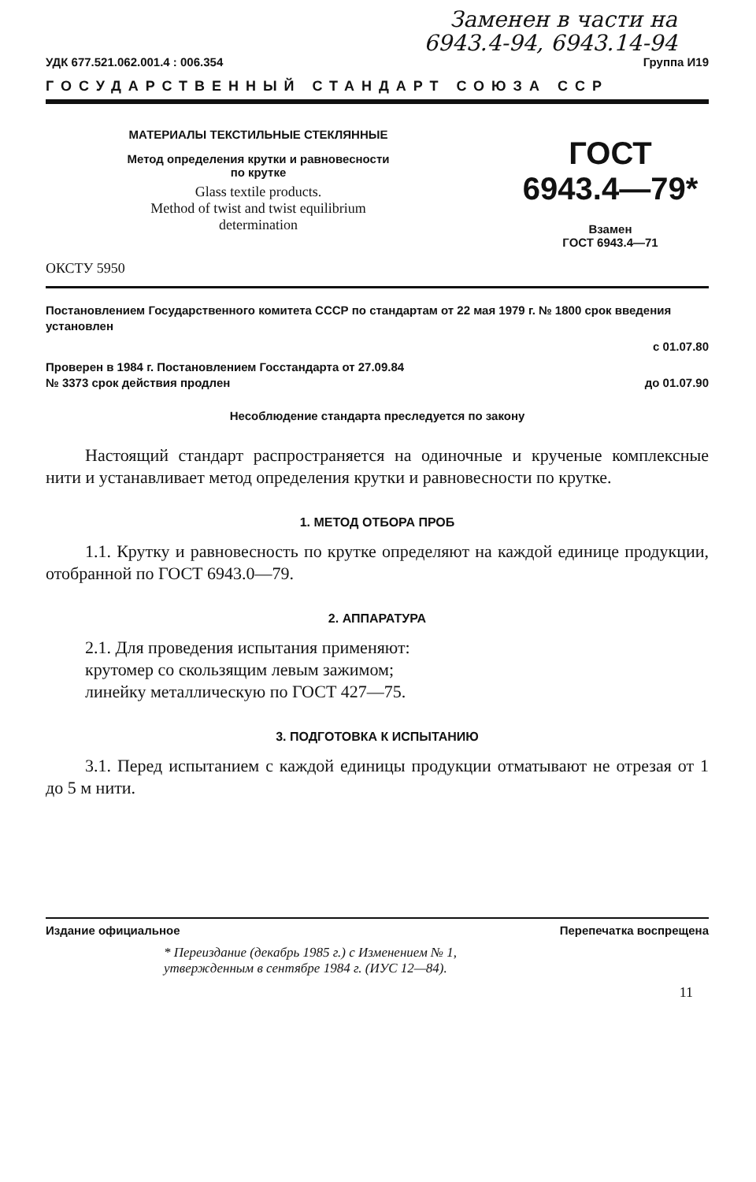Заменен в части на
6943.4-94, 6943.14-94
УДК 677.521.062.001.4 : 006.354 Группа И19
ГОСУДАРСТВЕННЫЙ СТАНДАРТ СОЮЗА ССР
МАТЕРИАЛЫ ТЕКСТИЛЬНЫЕ СТЕКЛЯННЫЕ
Метод определения крутки и равновесности
по крутке
Glass textile products.
Method of twist and twist equilibrium
determination
ГОСТ
6943.4—79*
Взамен
ГОСТ 6943.4—71
ОКСТУ 5950
Постановлением Государственного комитета СССР по стандартам от 22 мая 1979 г. № 1800 срок введения установлен
с 01.07.80
Проверен в 1984 г. Постановлением Госстандарта от 27.09.84
№ 3373 срок действия продлен до 01.07.90
Несоблюдение стандарта преследуется по закону
Настоящий стандарт распространяется на одиночные и крученые комплексные нити и устанавливает метод определения крутки и равновесности по крутке.
1. МЕТОД ОТБОРА ПРОБ
1.1. Крутку и равновесность по крутке определяют на каждой единице продукции, отобранной по ГОСТ 6943.0—79.
2. АППАРАТУРА
2.1. Для проведения испытания применяют:
крутомер со скользящим левым зажимом;
линейку металлическую по ГОСТ 427—75.
3. ПОДГОТОВКА К ИСПЫТАНИЮ
3.1. Перед испытанием с каждой единицы продукции отматывают не отрезая от 1 до 5 м нити.
Издание официальное Перепечатка воспрещена
* Переиздание (декабрь 1985 г.) с Изменением № 1,
утвержденным в сентябре 1984 г. (ИУС 12—84).
11